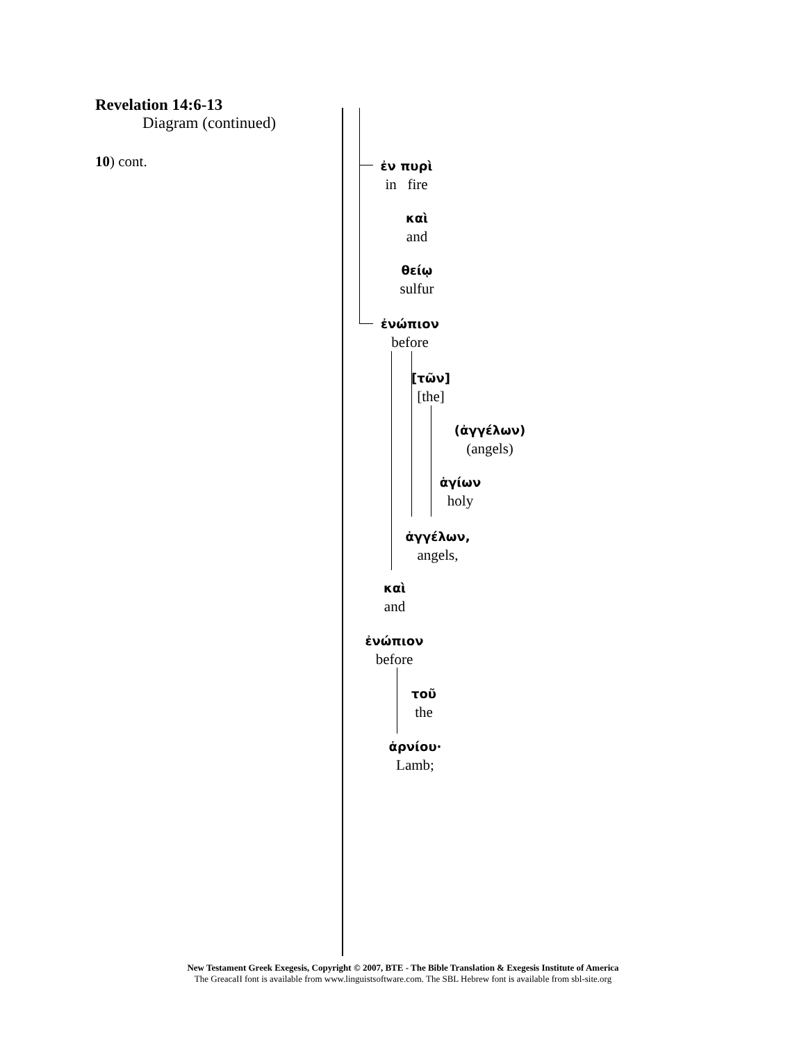Revelation 14:6-13
Diagram (continued)
10) cont.
ἐν πυρὶ
in fire
καὶ
and
θείῳ
sulfur
ἐνώπιον
before
[τῶν]
[the]
(ἀγγέλων)
(angels)
ἁγίων
holy
ἀγγέλων,
angels,
καὶ
and
ἐνώπιον
before
τοῦ
the
ἀρνίου·
Lamb;
New Testament Greek Exegesis, Copyright © 2007, BTE - The Bible Translation & Exegesis Institute of America
The GreacaII font is available from www.linguistsoftware.com. The SBL Hebrew font is available from sbl-site.org